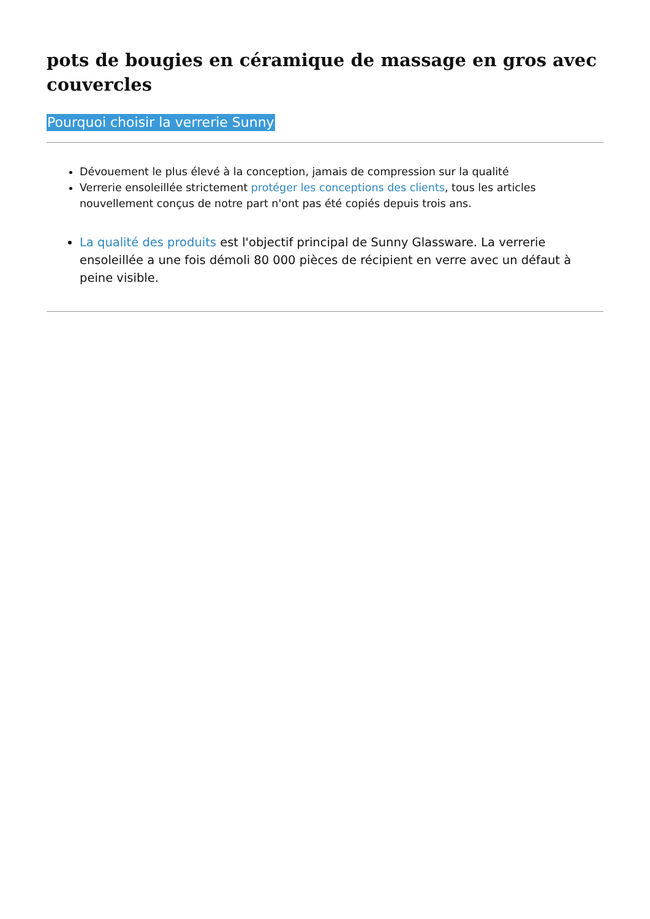pots de bougies en céramique de massage en gros avec couvercles
Pourquoi choisir la verrerie Sunny
Dévouement le plus élevé à la conception, jamais de compression sur la qualité
Verrerie ensoleillée strictement protéger les conceptions des clients, tous les articles nouvellement conçus de notre part n'ont pas été copiés depuis trois ans.
La qualité des produits est l'objectif principal de Sunny Glassware. La verrerie ensoleillée a une fois démoli 80 000 pièces de récipient en verre avec un défaut à peine visible.